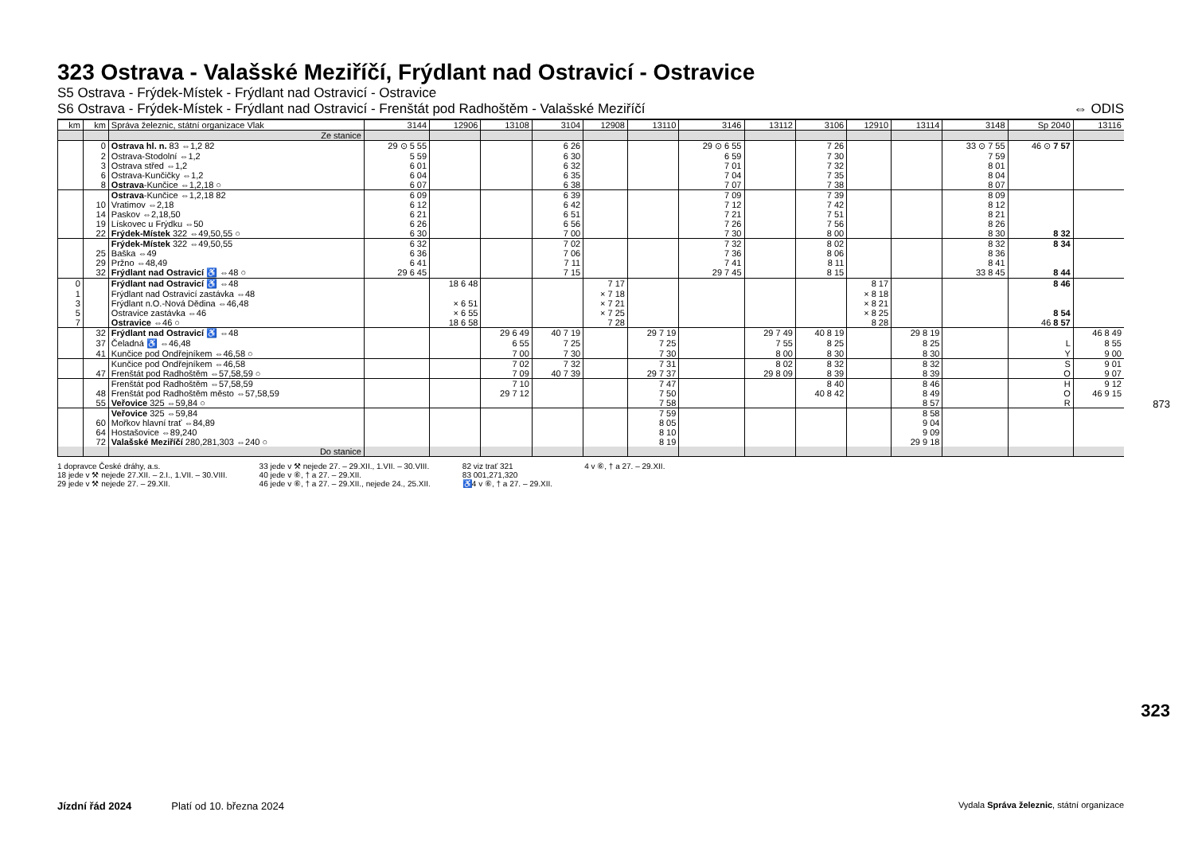323 Ostrava - Valašské Meziříčí, Frýdlant nad Ostravicí - Ostravice
S5 Ostrava - Frýdek-Místek - Frýdlant nad Ostravicí - Ostravice
S6 Ostrava - Frýdek-Místek - Frýdlant nad Ostravicí - Frenštát pod Radhoštěm - Valašské Meziříčí ⇔ ODIS
| km | km | Správa železnic, státní organizace Vlak | 3144 | 12906 | 13108 | 3104 | 12908 | 13110 | 3146 | 13112 | 3106 | 12910 | 13114 | 3148 | Sp 2040 | 13116 |
| --- | --- | --- | --- | --- | --- | --- | --- | --- | --- | --- | --- | --- | --- | --- | --- | --- |
| | | Ze stanice | | | | | | | | | | | | | | |
| | 0 | Ostrava hl. n. 83 ⇔1,2 82 | 29 ⊙ 5 55 | | | 6 26 | | | 29 ⊙ 6 55 | | 7 26 | | | 33 ⊙ 7 55 | 46 ⊙ 7 57 | |
| | 2 | Ostrava-Stodolní ⇔1,2 | 5 59 | | | 6 30 | | | 6 59 | | 7 30 | | | 7 59 | | |
| | 3 | Ostrava střed ⇔1,2 | 6 01 | | | 6 32 | | | 7 01 | | 7 32 | | | 8 01 | | |
| | 6 | Ostrava-Kunčičky ⇔1,2 | 6 04 | | | 6 35 | | | 7 04 | | 7 35 | | | 8 04 | | |
| | 8 | Ostrava -Kunčice ⇔1,2,18 ○ | 6 07 | | | 6 38 | | | 7 07 | | 7 38 | | | 8 07 | | |
| | | Ostrava -Kunčice ⇔1,2,18 82 | 6 09 | | | 6 39 | | | 7 09 | | 7 39 | | | 8 09 | | |
| | 10 | Vratimov ⇔2,18 | 6 12 | | | 6 42 | | | 7 12 | | 7 42 | | | 8 12 | | |
| | 14 | Paskov ⇔2,18,50 | 6 21 | | | 6 51 | | | 7 21 | | 7 51 | | | 8 21 | | |
| | 19 | Lískovec u Frýdku ⇔50 | 6 26 | | | 6 56 | | | 7 26 | | 7 56 | | | 8 26 | | |
| | 22 | Frýdek-Místek 322 ⇔49,50,55 ○ | 6 30 | | | 7 00 | | | 7 30 | | 8 00 | | | 8 30 | 8 32 | |
| | | Frýdek-Místek 322 ⇔49,50,55 | 6 32 | | | 7 02 | | | 7 32 | | 8 02 | | | 8 32 | 8 34 | |
| | 25 | Baška ⇔49 | 6 36 | | | 7 06 | | | 7 36 | | 8 06 | | | 8 36 | | |
| | 29 | Pržno ⇔48,49 | 6 41 | | | 7 11 | | | 7 41 | | 8 11 | | | 8 41 | | |
| | 32 | Frýdlant nad Ostravicí ♿ ⇔48 ○ | 29 6 45 | | | 7 15 | | | 29 7 45 | | 8 15 | | | 33 8 45 | 8 44 | |
| 0 | | Frýdlant nad Ostravicí ♿ ⇔48 | | 18 6 48 | | | 7 17 | | | | | 8 17 | | | 8 46 | |
| 1 | | Frýdlant nad Ostravicí zastávka ⇔48 | | | | | × 7 18 | | | | | × 8 18 | | | | |
| 3 | | Frýdlant n.O.-Nová Dědina ⇔46,48 | | × 6 51 | | | × 7 21 | | | | | × 8 21 | | | | |
| 5 | | Ostravice zastávka ⇔46 | | × 6 55 | | | × 7 25 | | | | | × 8 25 | | | 8 54 | |
| 7 | | Ostravice ⇔46 ○ | | 18 6 58 | | | 7 28 | | | | | 8 28 | | | 46 8 57 | |
| | 32 | Frýdlant nad Ostravicí ♿ ⇔48 | | | 29 6 49 | 40 7 19 | | 29 7 19 | | 29 7 49 | 40 8 19 | | 29 8 19 | | | 46 8 49 |
| | 37 | Čeladná ♿ ⇔46,48 | | | 6 55 | 7 25 | | 7 25 | | 7 55 | 8 25 | | 8 25 | | L | 8 55 |
| | 41 | Kunčice pod Ondřejníkem ⇔46,58 ○ | | | 7 00 | 7 30 | | 7 30 | | 8 00 | 8 30 | | 8 30 | | Y | 9 00 |
| | | Kunčice pod Ondřejníkem ⇔46,58 | | | 7 02 | 7 32 | | 7 31 | | 8 02 | 8 32 | | 8 32 | | S | 9 01 |
| | 47 | Frenštát pod Radhoštěm ⇔57,58,59 ○ | | | 7 09 | 40 7 39 | | 29 7 37 | | 29 8 09 | 8 39 | | 8 39 | | O | 9 07 |
| | | Frenštát pod Radhoštěm ⇔57,58,59 | | | 7 10 | | | 7 47 | | | 8 40 | | 8 46 | | H | 9 12 |
| | 48 | Frenštát pod Radhoštěm město ⇔57,58,59 | | | 29 7 12 | | | 7 50 | | | 40 8 42 | | 8 49 | | O | 46 9 15 |
| | 55 | Veřovice 325 ⇔59,84 ○ | | | | | | 7 58 | | | | | 8 57 | | R | |
| | | Veřovice 325 ⇔59,84 | | | | | | 7 59 | | | | | 8 58 | | | |
| | 60 | Mořkov hlavní trať ⇔84,89 | | | | | | 8 05 | | | | | 9 04 | | | |
| | 64 | Hostašovice ⇔89,240 | | | | | | 8 10 | | | | | 9 09 | | | |
| | 72 | Valašské Meziříčí 280,281,303 ⇔240 ○ | | | | | | 8 19 | | | | | 29 9 18 | | | |
| | | Do stanice | | | | | | | | | | | | | | |
1 dopravce České dráhy, a.s.
18 jede v ⚒ nejede 27.XII. – 2.I., 1.VII. – 30.VIII.
29 jede v ⚒ nejede 27. – 29.XII.
33 jede v ⚒ nejede 27. – 29.XII., 1.VII. – 30.VIII.
40 jede v ⑥, † a 27. – 29.XII.
46 jede v ⑥, † a 27. – 29.XII., nejede 24., 25.XII.
82 viz trať 321
83 001,271,320
♿4 v ⑥, † a 27. – 29.XII.
4 v ⑥, † a 27. – 29.XII.
873
323
Jízdní řád 2024 Platí od 10. března 2024 Vydala Správa železnic, státní organizace